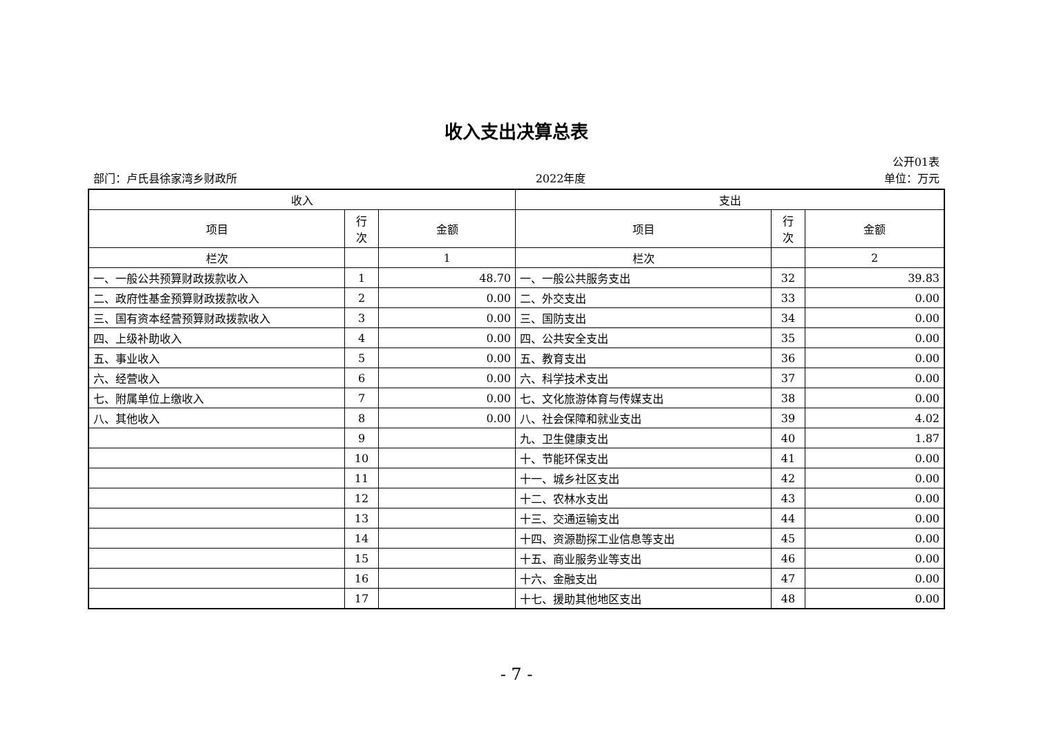收入支出决算总表
公开01表
部门：卢氏县徐家湾乡财政所 2022年度 单位：万元
| 收入 | | | 支出 | | |
| --- | --- | --- | --- | --- | --- |
| 项目 | 行 次 | 金额 | 项目 | 行 次 | 金额 |
| 栏次 | | 1 | 栏次 | | 2 |
| 一、一般公共预算财政拨款收入 | 1 | 48.70 | 一、一般公共服务支出 | 32 | 39.83 |
| 二、政府性基金预算财政拨款收入 | 2 | 0.00 | 二、外交支出 | 33 | 0.00 |
| 三、国有资本经营预算财政拨款收入 | 3 | 0.00 | 三、国防支出 | 34 | 0.00 |
| 四、上级补助收入 | 4 | 0.00 | 四、公共安全支出 | 35 | 0.00 |
| 五、事业收入 | 5 | 0.00 | 五、教育支出 | 36 | 0.00 |
| 六、经营收入 | 6 | 0.00 | 六、科学技术支出 | 37 | 0.00 |
| 七、附属单位上缴收入 | 7 | 0.00 | 七、文化旅游体育与传媒支出 | 38 | 0.00 |
| 八、其他收入 | 8 | 0.00 | 八、社会保障和就业支出 | 39 | 4.02 |
| | 9 | | 九、卫生健康支出 | 40 | 1.87 |
| | 10 | | 十、节能环保支出 | 41 | 0.00 |
| | 11 | | 十一、城乡社区支出 | 42 | 0.00 |
| | 12 | | 十二、农林水支出 | 43 | 0.00 |
| | 13 | | 十三、交通运输支出 | 44 | 0.00 |
| | 14 | | 十四、资源勘探工业信息等支出 | 45 | 0.00 |
| | 15 | | 十五、商业服务业等支出 | 46 | 0.00 |
| | 16 | | 十六、金融支出 | 47 | 0.00 |
| | 17 | | 十七、援助其他地区支出 | 48 | 0.00 |
- 7 -